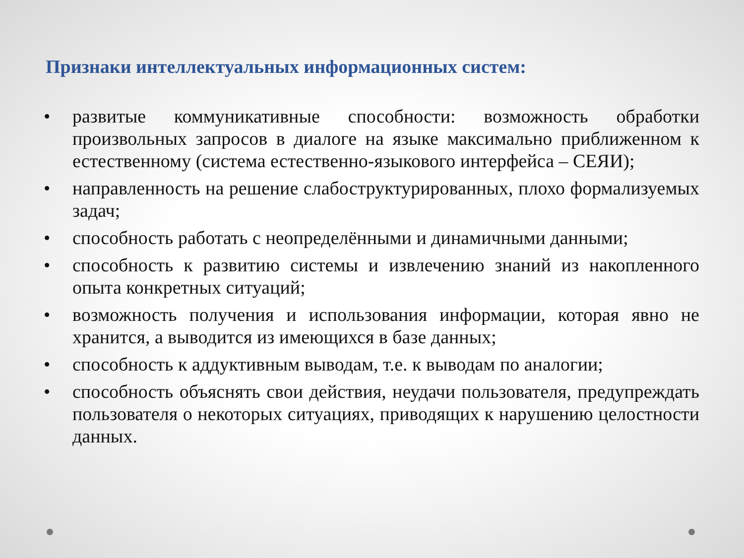Признаки интеллектуальных информационных систем:
• развитые коммуникативные способности: возможность обработки произвольных запросов в диалоге на языке максимально приближенном к естественному (система естественно-языкового интерфейса – СЕЯИ);
• направленность на решение слабоструктурированных, плохо формализуемых задач;
• способность работать с неопределёнными и динамичными данными;
• способность к развитию системы и извлечению знаний из накопленного опыта конкретных ситуаций;
• возможность получения и использования информации, которая явно не хранится, а выводится из имеющихся в базе данных;
• способность к аддуктивным выводам, т.е. к выводам по аналогии;
• способность объяснять свои действия, неудачи пользователя, предупреждать пользователя о некоторых ситуациях, приводящих к нарушению целостности данных.